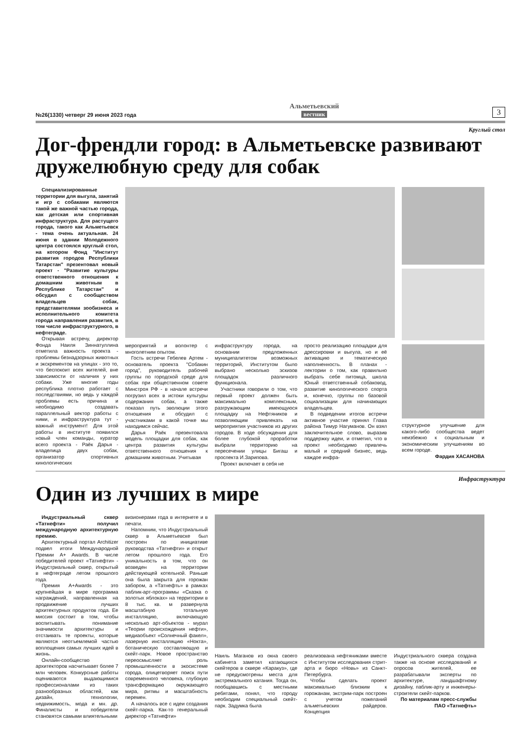№26(1330) четверг 29 июня 2023 года
Альметьевский
вестник
3
Круглый стол
Дог-френдли город: в Альметьевске развивают дружелюбную среду для собак
Специализированные территории для выгула, занятий и игр с собаками являются такой же важной частью города, как детская или спортивная инфраструктура. Для растущего города, такого как Альметьевск - тема очень актуальная. 24 июня в здании Молодежного центра состоялся круглый стол, на котором Фонд "Институт развития городов Республики Татарстан" презентовал новый проект - "Развитие культуры ответственного отношения к домашним животным в Республике Татарстан" и обсудил с сообществом владельцев собак, представителями зообизнеса и исполнительного комитета города направления развития, в том числе инфраструктурного, в нефтеграде.
Открывая встречу, директор Фонда Наиля Зиннатуллина отметила важность проекта - проблемы безнадзорных животных и экскрементов на улицах - это то, что беспокоит всех жителей, вне зависимости от наличия у них собаки. Уже многие годы республика плотно работает с последствиями, но ведь у каждой проблемы есть причина и необходимо создавать параллельный вектор работы с ними, и инфраструктура тут - важный инструмент! Для этой работы в институте появился новый член команды, куратор всего проекта - Раёк Дарья - владелица двух собак, организатор спортивных кинологических
мероприятий и волонтер с многолетним опытом.
Гость встречи Гебелев Артем - основатель проекта "Собакин город", руководитель рабочей группы по городской среде для собак при общественном совете Минстроя РФ - в начале встречи погрузил всех в истоки культуры содержания собак, а также показал путь эволюции этого отношения и обсудил с участниками в какой точке мы находимся сейчас.
Дарья Раёк презентовала модель площадки для собак, как центра развития культуры ответственного отношения к домашним животным. Учитывая
инфраструктуру города, на основании предложенных муниципалитетом возможных территорий, Институтом было выбрано несколько эскизов площадок различного функционала.
Участники говорили о том, что первый проект должен быть максимально комплексным, разгружающим имеющуюся площадку на Нефтяников и позволяющим привлекать на мероприятия участников из других городов. В ходе обсуждения для более глубокой проработки выбрали территорию на пересечении улицы Бигаш и проспекта И.Зарипова.
Проект включает в себя не
просто реализацию площадки для дрессировки и выгула, но и её активацию и тематическую наполненность. В планах - лектории о том, как правильно выбрать себе питомца, школа Юный ответственный собаковод, развитие кинологического спорта и, конечно, группы по базовой социализации для начинающих владельцев.
В подведении итогов встречи активное участие принял Глава района Тимур Нагуманов. Он взял заключительное слово, выразив поддержку идеи, и отметил, что в проект необходимо привлечь малый и средний бизнес, ведь каждое инфра-
структурное улучшение для какого-либо сообщества ведет неизбежно к социальным и экономическим улучшениям во всем городе.
Фардия ХАСАНОВА
Инфраструктура
Один из лучших в мире
Индустриальный сквер «Татнефти» получил международную архитектурную премию.
Архитектурный портал Architizer подвел итоги Международной Премии A+ Awards. В числе победителей проект «Татнефти» - Индустриальный сквер, открытый в нефтеграде летом прошлого года.
Премия A+Awards - это крупнейшая в мире программа награждений, направленная на продвижение лучших архитектурных продуктов года. Ее миссия состоит в том, чтобы воспитывать понимание значимости архитектуры и отстаивать те проекты, которые являются неотъемлемой частью воплощения самых лучших идей в жизнь.
Онлайн-сообщество архитекторов насчитывает более 7 млн человек. Конкурсные работы оцениваются выдающимися профессионалами из таких разнообразных областей, как дизайн, технологии, недвижимость, мода и мн. др. Финалисты и победители становятся самыми влиятельными
визионерами года в интернете и в печати.
Напомним, что Индустриальный сквер в Альметьевске был построен по инициативе руководства «Татнефти» и открыт летом прошлого года. Его уникальность в том, что он возведен на территории действующей котельной. Раньше она была закрыта для горожан забором, а «Татнефть» в рамках паблик-арт-программы «Сказка о золотых яблоках» на территории в 8 тыс. кв. м развернула масштабную тотальную инсталляцию, включающую несколько арт-объектов - мурал «Теории происхождения нефти», медиаобъект «Солнечный факел», лазерную инсталляцию «Нокта», ботаническую составляющую и скейт-парк. Новое пространство переосмысляет роль промышленности в экосистеме города, олицетворяет поиск пути современного человека, глубокую трансформацию окружающего мира, ритмы и масштабность перемен.
А началось все с идеи создания скейт-парка. Как-то генеральный директор «Татнефти»
Наиль Маганов из окна своего кабинета заметил катающихся скейтеров в сквере «Каракуз», где не предусмотрены места для экстремального катания. Тогда он, пообщавшись с местными ребятами, понял, что городу необходим специальный скейт-парк. Задумка была
реализована нефтяниками вместе с Институтом исследования стрит-арта и бюро «Новь» из Санкт-Петербурга.
Чтобы сделать проект максимально близким к горожанам, экстрим-парк построен с учетом пожеланий альметьевских райдеров. Концепция
Индустриального сквера создана также на основе исследований и опросов жителей, ее разрабатывали эксперты по архитектуре, ландшафтному дизайну, паблик-арту и инженеры-строители скейт-парков.
По материалам пресс-службы ПАО «Татнефть»